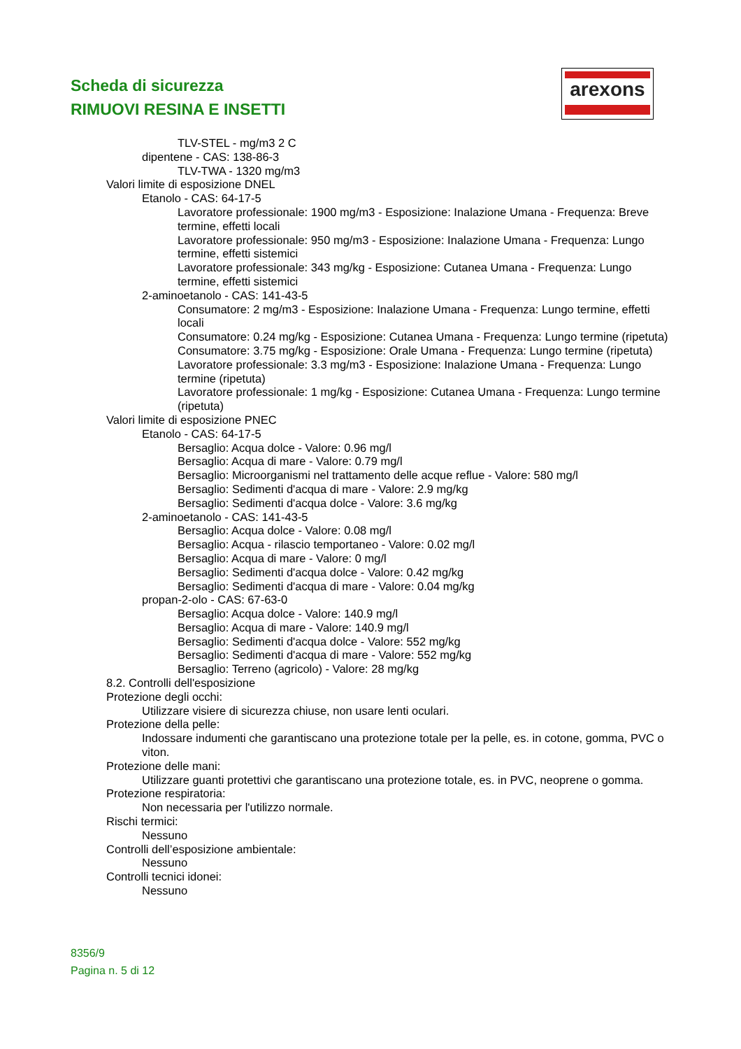Scheda di sicurezza
RIMUOVI RESINA E INSETTI
arexons
TLV-STEL - mg/m3 2 C
dipentene - CAS: 138-86-3
TLV-TWA - 1320 mg/m3
Valori limite di esposizione DNEL
Etanolo - CAS: 64-17-5
Lavoratore professionale: 1900 mg/m3 - Esposizione: Inalazione Umana - Frequenza: Breve termine, effetti locali
Lavoratore professionale: 950 mg/m3 - Esposizione: Inalazione Umana - Frequenza: Lungo termine, effetti sistemici
Lavoratore professionale: 343 mg/kg - Esposizione: Cutanea Umana - Frequenza: Lungo termine, effetti sistemici
2-aminoetanolo - CAS: 141-43-5
Consumatore: 2 mg/m3 - Esposizione: Inalazione Umana - Frequenza: Lungo termine, effetti locali
Consumatore: 0.24 mg/kg - Esposizione: Cutanea Umana - Frequenza: Lungo termine (ripetuta)
Consumatore: 3.75 mg/kg - Esposizione: Orale Umana - Frequenza: Lungo termine (ripetuta)
Lavoratore professionale: 3.3 mg/m3 - Esposizione: Inalazione Umana - Frequenza: Lungo termine (ripetuta)
Lavoratore professionale: 1 mg/kg - Esposizione: Cutanea Umana - Frequenza: Lungo termine (ripetuta)
Valori limite di esposizione PNEC
Etanolo - CAS: 64-17-5
Bersaglio: Acqua dolce - Valore: 0.96 mg/l
Bersaglio: Acqua di mare - Valore: 0.79 mg/l
Bersaglio: Microorganismi nel trattamento delle acque reflue - Valore: 580 mg/l
Bersaglio: Sedimenti d'acqua di mare - Valore: 2.9 mg/kg
Bersaglio: Sedimenti d'acqua dolce - Valore: 3.6 mg/kg
2-aminoetanolo - CAS: 141-43-5
Bersaglio: Acqua dolce - Valore: 0.08 mg/l
Bersaglio: Acqua - rilascio temportaneo - Valore: 0.02 mg/l
Bersaglio: Acqua di mare - Valore: 0 mg/l
Bersaglio: Sedimenti d'acqua dolce - Valore: 0.42 mg/kg
Bersaglio: Sedimenti d'acqua di mare - Valore: 0.04 mg/kg
propan-2-olo - CAS: 67-63-0
Bersaglio: Acqua dolce - Valore: 140.9 mg/l
Bersaglio: Acqua di mare - Valore: 140.9 mg/l
Bersaglio: Sedimenti d'acqua dolce - Valore: 552 mg/kg
Bersaglio: Sedimenti d'acqua di mare - Valore: 552 mg/kg
Bersaglio: Terreno (agricolo) - Valore: 28 mg/kg
8.2. Controlli dell'esposizione
Protezione degli occhi:
Utilizzare visiere di sicurezza chiuse, non usare lenti oculari.
Protezione della pelle:
Indossare indumenti che garantiscano una protezione totale per la pelle, es. in cotone, gomma, PVC o viton.
Protezione delle mani:
Utilizzare guanti protettivi che garantiscano una protezione totale, es. in PVC, neoprene o gomma.
Protezione respiratoria:
Non necessaria per l'utilizzo normale.
Rischi termici:
Nessuno
Controlli dell’esposizione ambientale:
Nessuno
Controlli tecnici idonei:
Nessuno
8356/9
Pagina n. 5 di 12